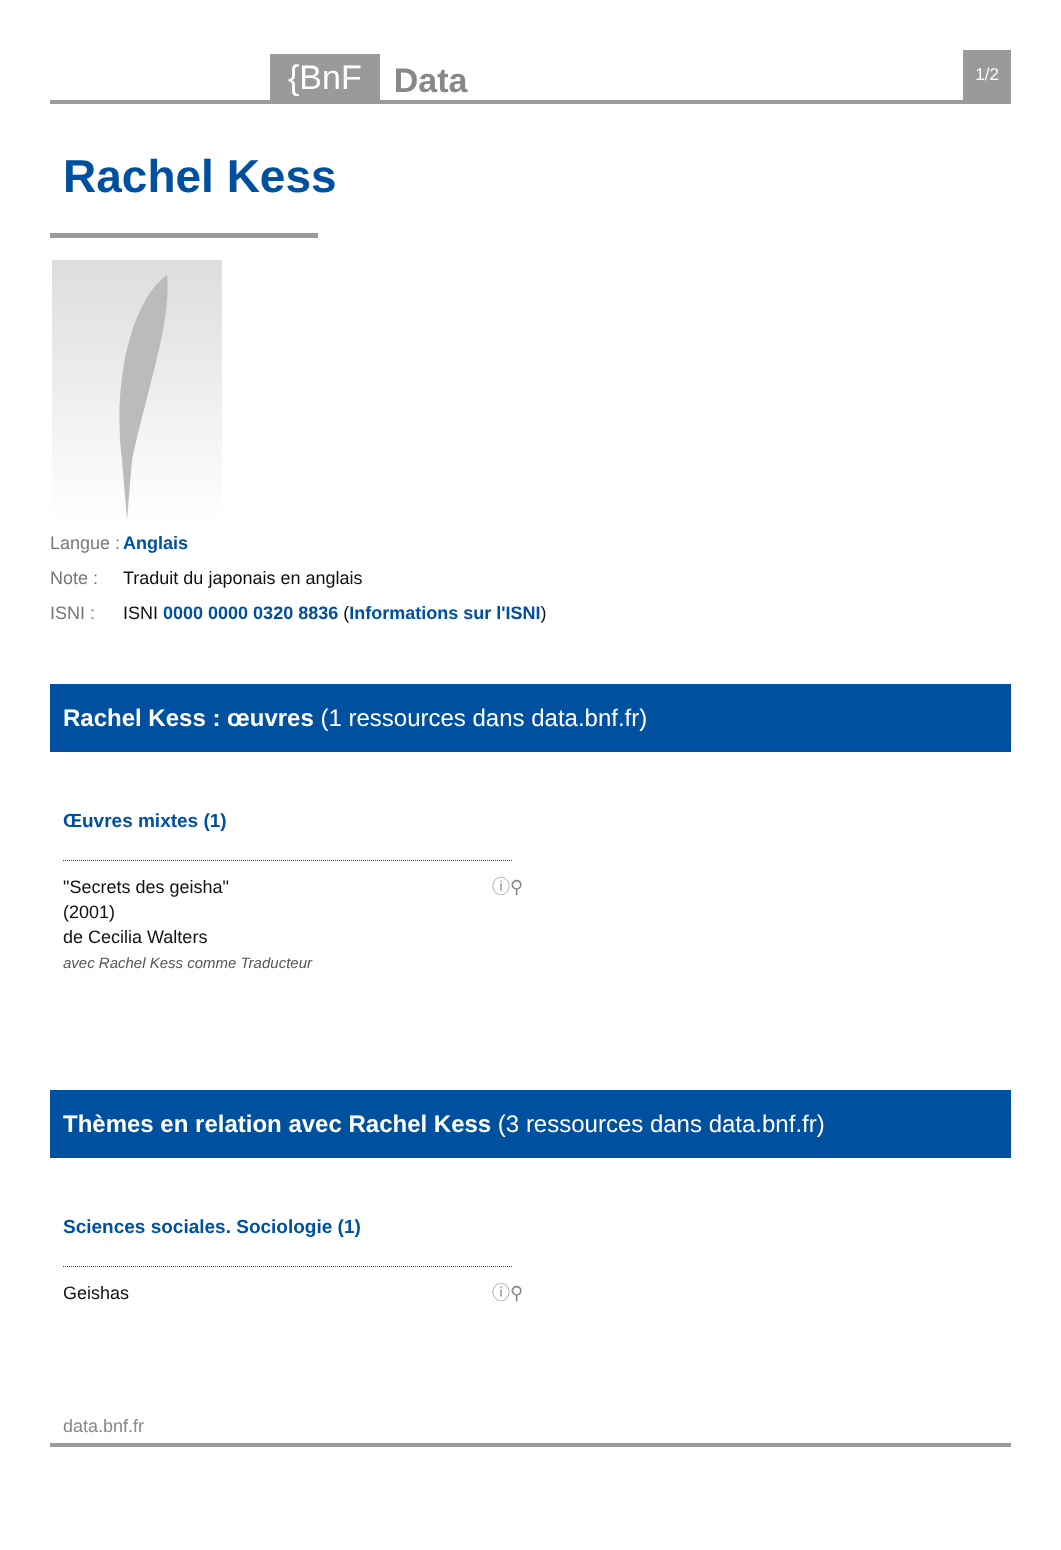{BnF Data 1/2
Rachel Kess
Langue : Anglais
Note : Traduit du japonais en anglais
ISNI : ISNI 0000 0000 0320 8836 (Informations sur l'ISNI)
Rachel Kess : œuvres (1 ressources dans data.bnf.fr)
Œuvres mixtes (1)
"Secrets des geisha"
(2001)
de Cecilia Walters
avec Rachel Kess comme Traducteur
ⓘ⚲
Thèmes en relation avec Rachel Kess (3 ressources dans data.bnf.fr)
Sciences sociales. Sociologie (1)
Geishas ⓘ⚲
data.bnf.fr